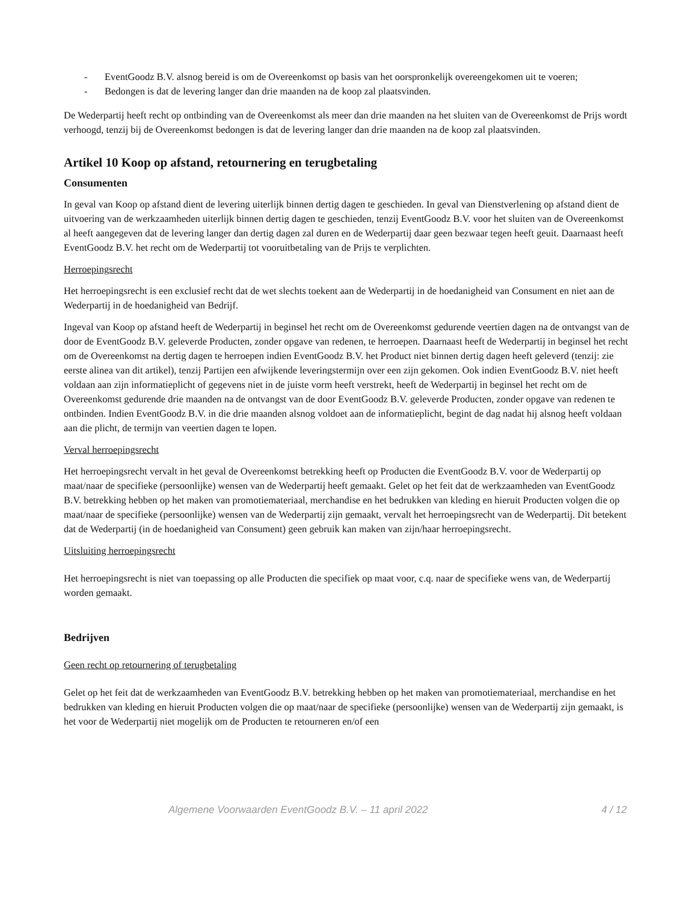- EventGoodz B.V. alsnog bereid is om de Overeenkomst op basis van het oorspronkelijk overeengekomen uit te voeren;
- Bedongen is dat de levering langer dan drie maanden na de koop zal plaatsvinden.
De Wederpartij heeft recht op ontbinding van de Overeenkomst als meer dan drie maanden na het sluiten van de Overeenkomst de Prijs wordt verhoogd, tenzij bij de Overeenkomst bedongen is dat de levering langer dan drie maanden na de koop zal plaatsvinden.
Artikel 10 Koop op afstand, retournering en terugbetaling
Consumenten
In geval van Koop op afstand dient de levering uiterlijk binnen dertig dagen te geschieden. In geval van Dienstverlening op afstand dient de uitvoering van de werkzaamheden uiterlijk binnen dertig dagen te geschieden, tenzij EventGoodz B.V. voor het sluiten van de Overeenkomst al heeft aangegeven dat de levering langer dan dertig dagen zal duren en de Wederpartij daar geen bezwaar tegen heeft geuit. Daarnaast heeft EventGoodz B.V. het recht om de Wederpartij tot vooruitbetaling van de Prijs te verplichten.
Herroepingsrecht
Het herroepingsrecht is een exclusief recht dat de wet slechts toekent aan de Wederpartij in de hoedanigheid van Consument en niet aan de Wederpartij in de hoedanigheid van Bedrijf.
Ingeval van Koop op afstand heeft de Wederpartij in beginsel het recht om de Overeenkomst gedurende veertien dagen na de ontvangst van de door de EventGoodz B.V. geleverde Producten, zonder opgave van redenen, te herroepen. Daarnaast heeft de Wederpartij in beginsel het recht om de Overeenkomst na dertig dagen te herroepen indien EventGoodz B.V. het Product niet binnen dertig dagen heeft geleverd (tenzij: zie eerste alinea van dit artikel), tenzij Partijen een afwijkende leveringstermijn over een zijn gekomen. Ook indien EventGoodz B.V. niet heeft voldaan aan zijn informatieplicht of gegevens niet in de juiste vorm heeft verstrekt, heeft de Wederpartij in beginsel het recht om de Overeenkomst gedurende drie maanden na de ontvangst van de door EventGoodz B.V. geleverde Producten, zonder opgave van redenen te ontbinden. Indien EventGoodz B.V. in die drie maanden alsnog voldoet aan de informatieplicht, begint de dag nadat hij alsnog heeft voldaan aan die plicht, de termijn van veertien dagen te lopen.
Verval herroepingsrecht
Het herroepingsrecht vervalt in het geval de Overeenkomst betrekking heeft op Producten die EventGoodz B.V. voor de Wederpartij op maat/naar de specifieke (persoonlijke) wensen van de Wederpartij heeft gemaakt. Gelet op het feit dat de werkzaamheden van EventGoodz B.V. betrekking hebben op het maken van promotiemateriaal, merchandise en het bedrukken van kleding en hieruit Producten volgen die op maat/naar de specifieke (persoonlijke) wensen van de Wederpartij zijn gemaakt, vervalt het herroepingsrecht van de Wederpartij. Dit betekent dat de Wederpartij (in de hoedanigheid van Consument) geen gebruik kan maken van zijn/haar herroepingsrecht.
Uitsluiting herroepingsrecht
Het herroepingsrecht is niet van toepassing op alle Producten die specifiek op maat voor, c.q. naar de specifieke wens van, de Wederpartij worden gemaakt.
Bedrijven
Geen recht op retournering of terugbetaling
Gelet op het feit dat de werkzaamheden van EventGoodz B.V. betrekking hebben op het maken van promotiemateriaal, merchandise en het bedrukken van kleding en hieruit Producten volgen die op maat/naar de specifieke (persoonlijke) wensen van de Wederpartij zijn gemaakt, is het voor de Wederpartij niet mogelijk om de Producten te retourneren en/of een
Algemene Voorwaarden EventGoodz B.V. – 11 april 2022 4 / 12